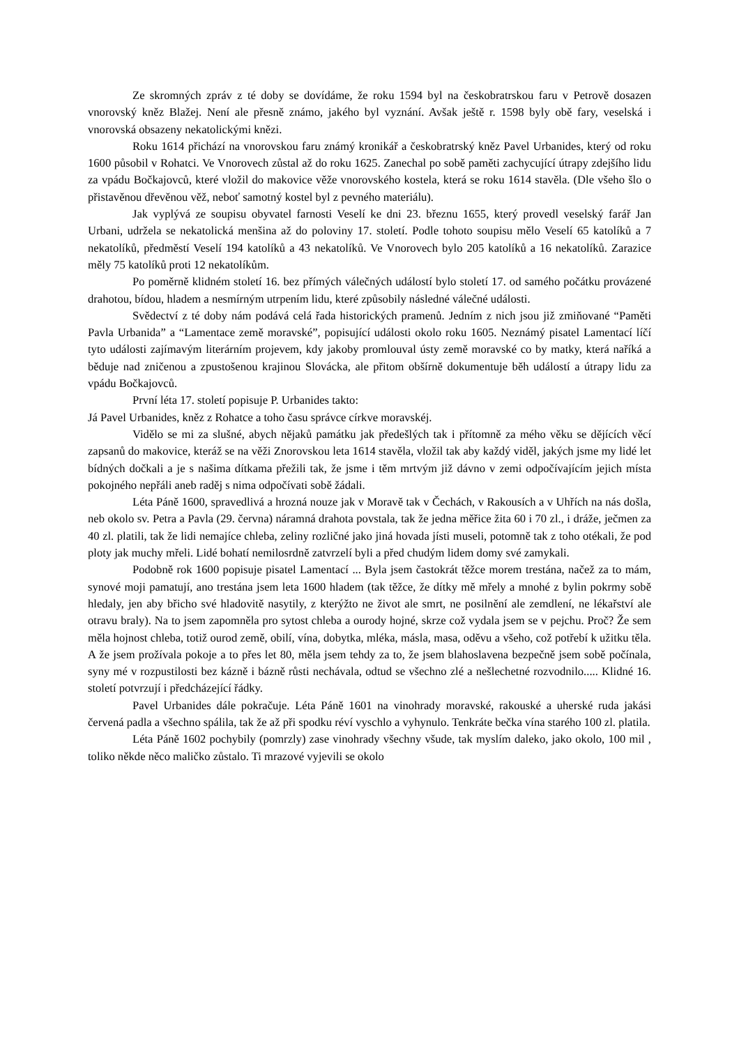Ze skromných zpráv z té doby se dovídáme, že roku 1594 byl na českobratrskou faru v Petrově dosazen vnorovský kněz Blažej. Není ale přesně známo, jakého byl vyznání. Avšak ještě r. 1598 byly obě fary, veselská i vnorovská obsazeny nekatolickými knězi.
Roku 1614 přichází na vnorovskou faru známý kronikář a českobratrský kněz Pavel Urbanides, který od roku 1600 působil v Rohatci. Ve Vnorovech zůstal až do roku 1625. Zanechal po sobě paměti zachycující útrapy zdejšího lidu za vpádu Bočkajovců, které vložil do makovice věže vnorovského kostela, která se roku 1614 stavěla. (Dle všeho šlo o přistavěnou dřevěnou věž, neboť samotný kostel byl z pevného materiálu).
Jak vyplývá ze soupisu obyvatel farnosti Veselí ke dni 23. březnu 1655, který provedl veselský farář Jan Urbani, udržela se nekatolická menšina až do poloviny 17. století. Podle tohoto soupisu mělo Veselí 65 katolíků a 7 nekatolíků, předměstí Veselí 194 katolíků a 43 nekatolíků. Ve Vnorovech bylo 205 katolíků a 16 nekatolíků. Zarazice měly 75 katolíků proti 12 nekatolíkům.
Po poměrně klidném století 16. bez přímých válečných událostí bylo století 17. od samého počátku provázené drahotou, bídou, hladem a nesmírným utrpením lidu, které způsobily následné válečné události.
Svědectví z té doby nám podává celá řada historických pramenů. Jedním z nich jsou již zmiňované “Paměti Pavla Urbanida” a “Lamentace země moravské”, popisující události okolo roku 1605. Neznámý pisatel Lamentací líčí tyto události zajímavým literárním projevem, kdy jakoby promlouval ústy země moravské co by matky, která naříká a běduje nad zničenou a zpustošenou krajinou Slovácka, ale přitom obšírně dokumentuje běh událostí a útrapy lidu za vpádu Bočkajovců.
První léta 17. století popisuje P. Urbanides takto:
Já Pavel Urbanides, kněz z Rohatce a toho času správce církve moravskéj.
Vidělo se mi za slušné, abych nějaků památku jak předešlých tak i přítomně za mého věku se dějících věcí zapsanů do makovice, kteráž se na věži Znorovskou leta 1614 stavěla, vložil tak aby každý viděl, jakých jsme my lidé let bídných dočkali a je s našima dítkama přežili tak, že jsme i těm mrtvým již dávno v zemi odpočívajícím jejich místa pokojného nepřáli aneb raděj s nima odpočívati sobě žádali.
Léta Páně 1600, spravedlivá a hrozná nouze jak v Moravě tak v Čechách, v Rakousích a v Uhřích na nás došla, neb okolo sv. Petra a Pavla (29. června) náramná drahota povstala, tak že jedna měřice žita 60 i 70 zl., i dráže, ječmen za 40 zl. platili, tak že lidi nemajíce chleba, zeliny rozličné jako jiná hovada jísti museli, potomně tak z toho otékali, že pod ploty jak muchy mřeli. Lidé bohatí nemilosrdně zatvrzelí byli a před chudým lidem domy své zamykali.
Podobně rok 1600 popisuje pisatel Lamentací ... Byla jsem častokrát těžce morem trestána, načež za to mám, synové moji pamatují, ano trestána jsem leta 1600 hladem (tak těžce, že dítky mě mřely a mnohé z bylin pokrmy sobě hledaly, jen aby břicho své hladovitě nasytily, z kterýžto ne život ale smrt, ne posilnění ale zemdlení, ne lékařství ale otravu braly). Na to jsem zapomněla pro sytost chleba a ourody hojné, skrze což vydala jsem se v pejchu. Proč? Že sem měla hojnost chleba, totiž ourod země, obilí, vína, dobytka, mléka, másla, masa, oděvu a všeho, což potřebí k užitku těla. A že jsem prožívala pokoje a to přes let 80, měla jsem tehdy za to, že jsem blahoslavena bezpečně jsem sobě počínala, syny mé v rozpustilosti bez kázně i bázně růsti nechávala, odtud se všechno zlé a nešlechetné rozvodnilo..... Klidné 16. století potvrzují i předcházející řádky.
Pavel Urbanides dále pokračuje. Léta Páně 1601 na vinohrady moravské, rakouské a uherské ruda jakási červená padla a všechno spálila, tak že až při spodku réví vyschlo a vyhynulo. Tenkráte bečka vína starého 100 zl. platila.
Léta Páně 1602 pochybily (pomrzly) zase vinohrady všechny všude, tak myslím daleko, jako okolo, 100 mil , toliko někde něco maličko zůstalo. Ti mrazové vyjevili se okolo